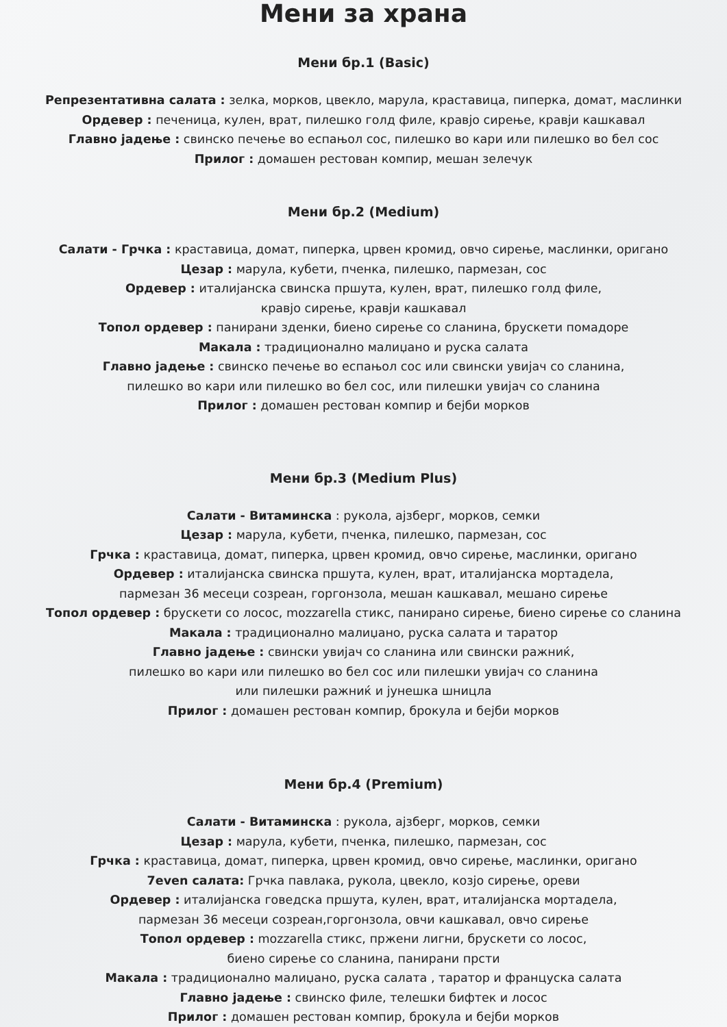Мени за храна
Мени бр.1 (Basic)
Репрезентативна салата : зелка, морков, цвекло, марула, краставица, пиперка, домат, маслинки
Ордевер : печеница, кулен, врат, пилешко голд филе, кравјо сирење, кравји кашкавал
Главно јадење : свинско печење во еспањол сос, пилешко во кари или пилешко во бел сос
Прилог : домашен рестован компир, мешан зелечук
Мени бр.2 (Medium)
Салати - Грчка : краставица, домат, пиперка, црвен кромид, овчо сирење, маслинки, оригано
Цезар : марула, кубети, пченка, пилешко, пармезан, сос
Ордевер : италијанска свинска пршута, кулен, врат, пилешко голд филе,
кравјо сирење, кравји кашкавал
Топол ордевер : панирани зденки, биено сирење со сланина, брускети помадоре
Макала : традиционално малиџано и руска салата
Главно јадење : свинско печење во еспањол сос или свински увијач со сланина,
пилешко во кари или пилешко во бел сос, или пилешки увијач со сланина
Прилог : домашен рестован компир и бејби морков
Мени бр.3 (Medium Plus)
Салати - Витаминска : рукола, ајзберг, морков, семки
Цезар : марула, кубети, пченка, пилешко, пармезан, сос
Грчка : краставица, домат, пиперка, црвен кромид, овчо сирење, маслинки, оригано
Ордевер : италијанска свинска пршута, кулен, врат, италијанска мортадела,
пармезан 36 месеци созреан, горгонзола, мешан кашкавал, мешано сирење
Топол ордевер : брускети со лосос, mozzarella стикс, панирано сирење, биено сирење со сланина
Макала : традиционално малиџано, руска салата и таратор
Главно јадење : свински увијач со сланина или свински ражниќ,
пилешко во кари или пилешко во бел сос или пилешки увијач со сланина
или пилешки ражниќ и јунешка шницла
Прилог : домашен рестован компир, брокула и бејби морков
Мени бр.4 (Premium)
Салати - Витаминска : рукола, ајзберг, морков, семки
Цезар : марула, кубети, пченка, пилешко, пармезан, сос
Грчка : краставица, домат, пиперка, црвен кромид, овчо сирење, маслинки, оригано
7even салата: Грчка павлака, рукола, цвекло, козјо сирење, ореви
Ордевер : италијанска говедска пршута, кулен, врат, италијанска мортадела,
пармезан 36 месеци созреан,горгонзола, овчи кашкавал, овчо сирење
Топол ордевер : mozzarella стикс, пржени лигни, брускети со лосос,
биено сирење со сланина, панирани прсти
Макала : традиционално малиџано, руска салата , таратор и француска салата
Главно јадење : свинско филе, телешки бифтек и лосос
Прилог : домашен рестован компир, брокула и бејби морков